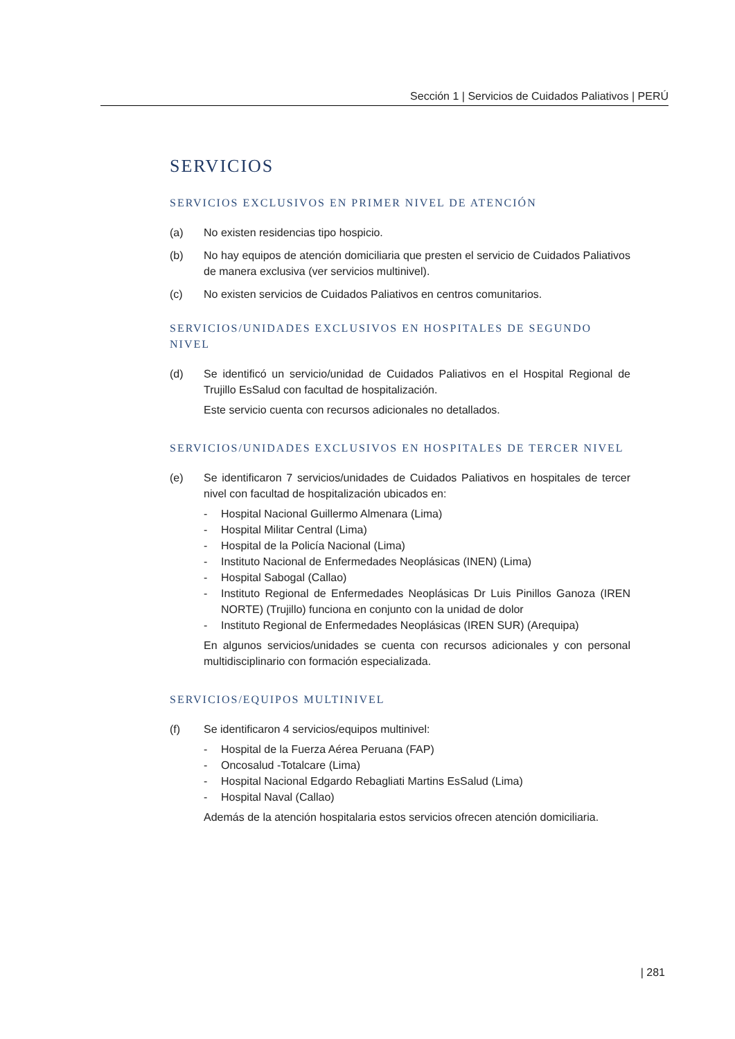Sección 1 | Servicios de Cuidados Paliativos | PERÚ
SERVICIOS
SERVICIOS EXCLUSIVOS EN PRIMER NIVEL DE ATENCIÓN
(a) No existen residencias tipo hospicio.
(b) No hay equipos de atención domiciliaria que presten el servicio de Cuidados Paliativos de manera exclusiva (ver servicios multinivel).
(c) No existen servicios de Cuidados Paliativos en centros comunitarios.
SERVICIOS/UNIDADES EXCLUSIVOS EN HOSPITALES DE SEGUNDO NIVEL
(d) Se identificó un servicio/unidad de Cuidados Paliativos en el Hospital Regional de Trujillo EsSalud con facultad de hospitalización.
Este servicio cuenta con recursos adicionales no detallados.
SERVICIOS/UNIDADES EXCLUSIVOS EN HOSPITALES DE TERCER NIVEL
(e) Se identificaron 7 servicios/unidades de Cuidados Paliativos en hospitales de tercer nivel con facultad de hospitalización ubicados en:
- Hospital Nacional Guillermo Almenara (Lima)
- Hospital Militar Central (Lima)
- Hospital de la Policía Nacional (Lima)
- Instituto Nacional de Enfermedades Neoplásicas (INEN) (Lima)
- Hospital Sabogal (Callao)
- Instituto Regional de Enfermedades Neoplásicas Dr Luis Pinillos Ganoza (IREN NORTE) (Trujillo) funciona en conjunto con la unidad de dolor
- Instituto Regional de Enfermedades Neoplásicas (IREN SUR) (Arequipa)
En algunos servicios/unidades se cuenta con recursos adicionales y con personal multidisciplinario con formación especializada.
SERVICIOS/EQUIPOS MULTINIVEL
(f) Se identificaron 4 servicios/equipos multinivel:
- Hospital de la Fuerza Aérea Peruana (FAP)
- Oncosalud -Totalcare (Lima)
- Hospital Nacional Edgardo Rebagliati Martins EsSalud (Lima)
- Hospital Naval (Callao)
Además de la atención hospitalaria estos servicios ofrecen atención domiciliaria.
| 281